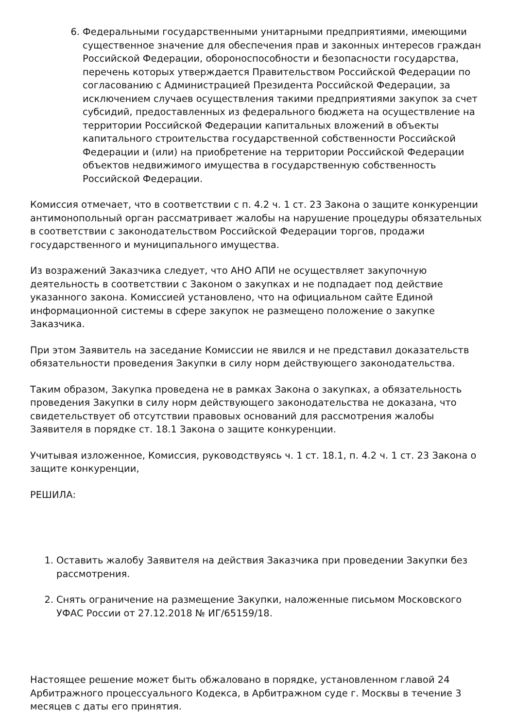6. Федеральными государственными унитарными предприятиями, имеющими существенное значение для обеспечения прав и законных интересов граждан Российской Федерации, обороноспособности и безопасности государства, перечень которых утверждается Правительством Российской Федерации по согласованию с Администрацией Президента Российской Федерации, за исключением случаев осуществления такими предприятиями закупок за счет субсидий, предоставленных из федерального бюджета на осуществление на территории Российской Федерации капитальных вложений в объекты капитального строительства государственной собственности Российской Федерации и (или) на приобретение на территории Российской Федерации объектов недвижимого имущества в государственную собственность Российской Федерации.
Комиссия отмечает, что в соответствии с п. 4.2 ч. 1 ст. 23 Закона о защите конкуренции антимонопольный орган рассматривает жалобы на нарушение процедуры обязательных в соответствии с законодательством Российской Федерации торгов, продажи государственного и муниципального имущества.
Из возражений Заказчика следует, что АНО АПИ не осуществляет закупочную деятельность в соответствии с Законом о закупках и не подпадает под действие указанного закона. Комиссией установлено, что на официальном сайте Единой информационной системы в сфере закупок не размещено положение о закупке Заказчика.
При этом Заявитель на заседание Комиссии не явился и не представил доказательств обязательности проведения Закупки в силу норм действующего законодательства.
Таким образом, Закупка проведена не в рамках Закона о закупках, а обязательность проведения Закупки в силу норм действующего законодательства не доказана, что свидетельствует об отсутствии правовых оснований для рассмотрения жалобы Заявителя в порядке ст. 18.1 Закона о защите конкуренции.
Учитывая изложенное, Комиссия, руководствуясь ч. 1 ст. 18.1, п. 4.2 ч. 1 ст. 23 Закона о защите конкуренции,
РЕШИЛА:
1. Оставить жалобу Заявителя на действия Заказчика при проведении Закупки без рассмотрения.
2. Снять ограничение на размещение Закупки, наложенные письмом Московского УФАС России от 27.12.2018 № ИГ/65159/18.
Настоящее решение может быть обжаловано в порядке, установленном главой 24 Арбитражного процессуального Кодекса, в Арбитражном суде г. Москвы в течение 3 месяцев с даты его принятия.